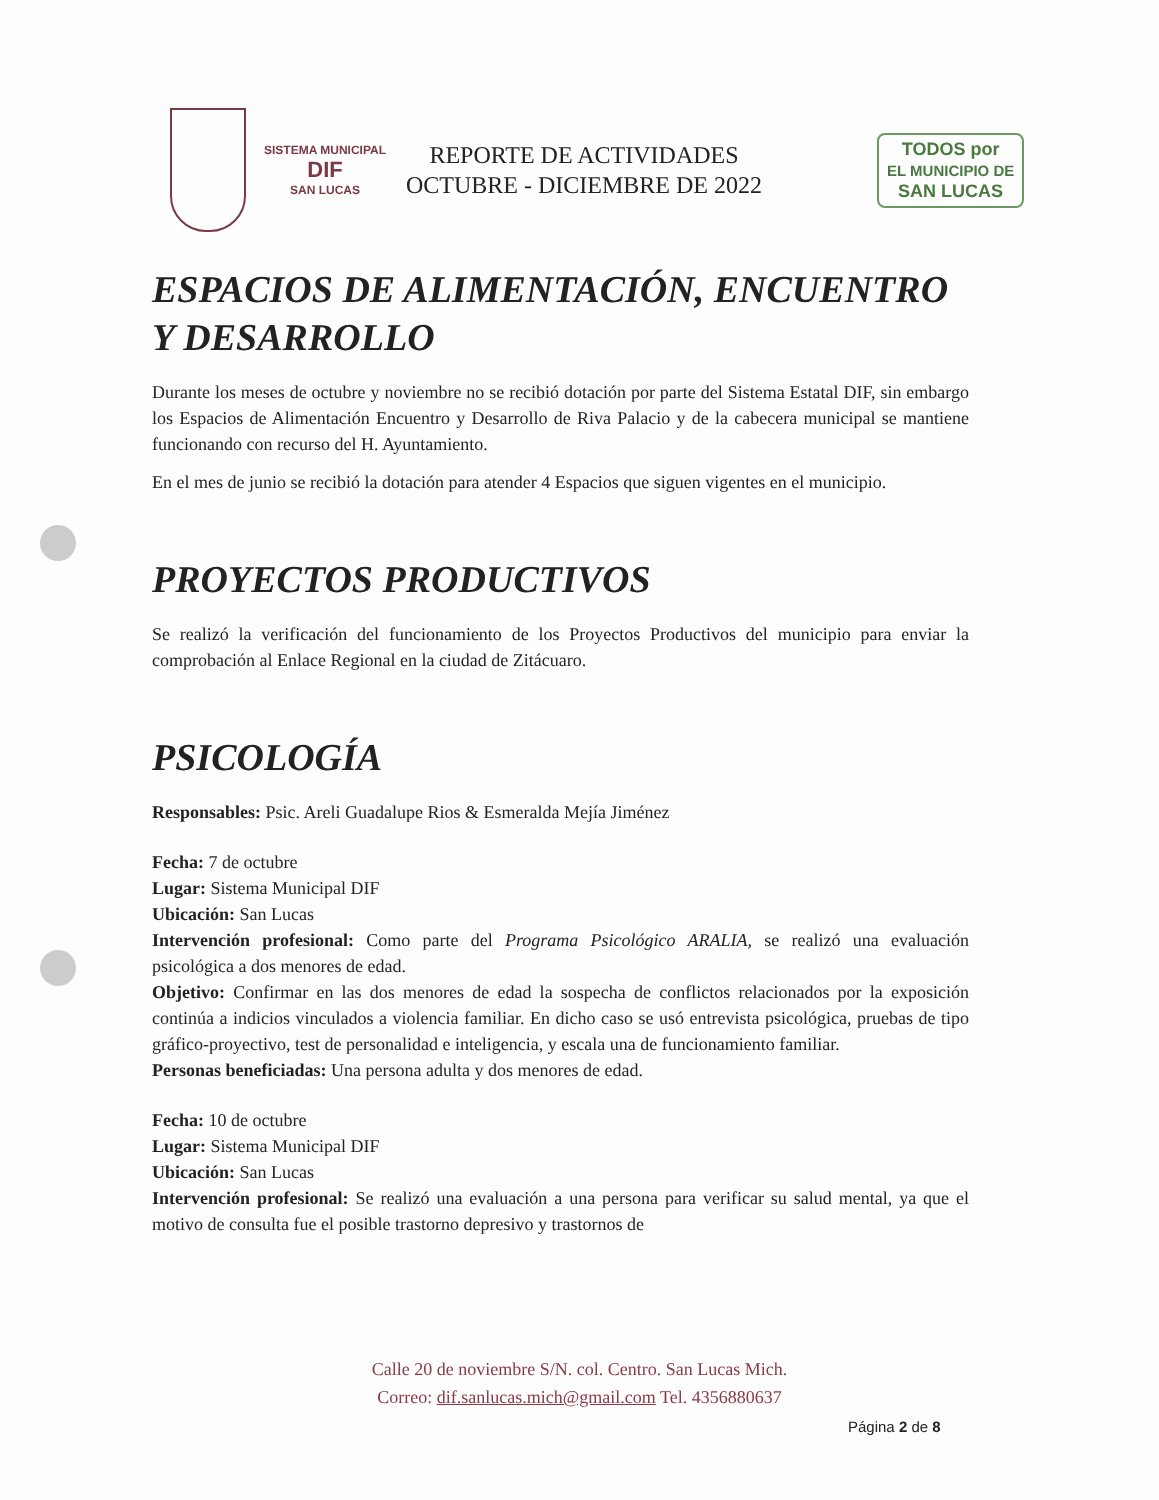SISTEMA MUNICIPAL
DIF
SAN LUCAS
REPORTE DE ACTIVIDADES
OCTUBRE - DICIEMBRE DE 2022
TODOS por
EL MUNICIPIO DE
SAN LUCAS
ESPACIOS DE ALIMENTACIÓN, ENCUENTRO Y DESARROLLO
Durante los meses de octubre y noviembre no se recibió dotación por parte del Sistema Estatal DIF, sin embargo los Espacios de Alimentación Encuentro y Desarrollo de Riva Palacio y de la cabecera municipal se mantiene funcionando con recurso del H. Ayuntamiento.
En el mes de junio se recibió la dotación para atender 4 Espacios que siguen vigentes en el municipio.
PROYECTOS PRODUCTIVOS
Se realizó la verificación del funcionamiento de los Proyectos Productivos del municipio para enviar la comprobación al Enlace Regional en la ciudad de Zitácuaro.
PSICOLOGÍA
Responsables: Psic. Areli Guadalupe Rios & Esmeralda Mejía Jiménez
Fecha: 7 de octubre
Lugar: Sistema Municipal DIF
Ubicación: San Lucas
Intervención profesional: Como parte del Programa Psicológico ARALIA, se realizó una evaluación psicológica a dos menores de edad.
Objetivo: Confirmar en las dos menores de edad la sospecha de conflictos relacionados por la exposición continúa a indicios vinculados a violencia familiar. En dicho caso se usó entrevista psicológica, pruebas de tipo gráfico-proyectivo, test de personalidad e inteligencia, y escala una de funcionamiento familiar.
Personas beneficiadas: Una persona adulta y dos menores de edad.
Fecha: 10 de octubre
Lugar: Sistema Municipal DIF
Ubicación: San Lucas
Intervención profesional: Se realizó una evaluación a una persona para verificar su salud mental, ya que el motivo de consulta fue el posible trastorno depresivo y trastornos de
Calle 20 de noviembre S/N. col. Centro. San Lucas Mich.
Correo: dif.sanlucas.mich@gmail.com Tel. 4356880637
Página 2 de 8